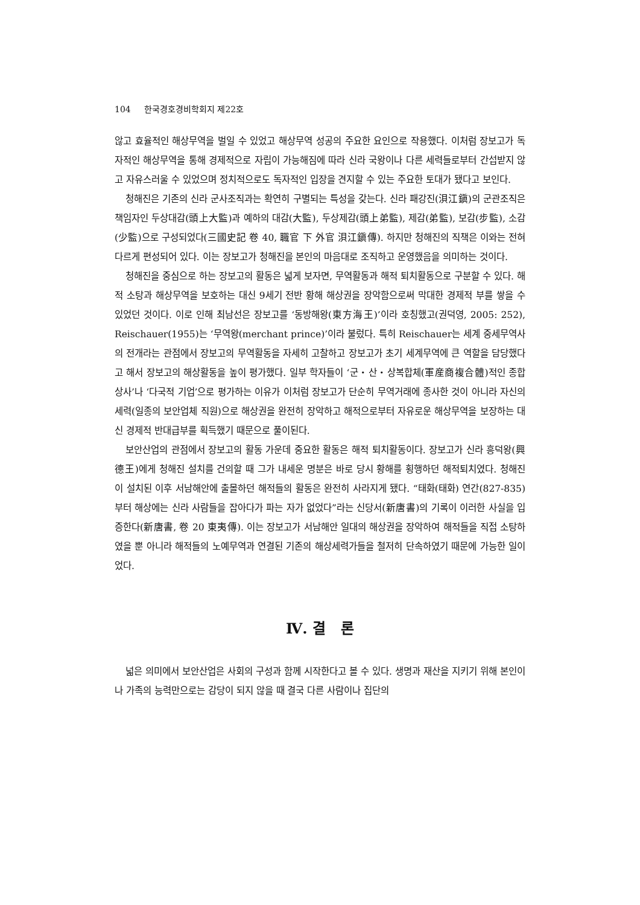104 한국경호경비학회지 제22호
않고 효율적인 해상무역을 벌일 수 있었고 해상무역 성공의 주요한 요인으로 작용했다. 이처럼 장보고가 독자적인 해상무역을 통해 경제적으로 자립이 가능해짐에 따라 신라 국왕이나 다른 세력들로부터 간섭받지 않고 자유스러울 수 있었으며 정치적으로도 독자적인 입장을 견지할 수 있는 주요한 토대가 됐다고 보인다.
청해진은 기존의 신라 군사조직과는 확연히 구별되는 특성을 갖는다. 신라 패강진(浿江鎭)의 군관조직은 책임자인 두상대감(頭上大監)과 예하의 대감(大監), 두상제감(頭上弟監), 제감(弟監), 보감(步監), 소감(少監)으로 구성되었다(三國史記 卷 40, 職官 下 外官 浿江鎭傳). 하지만 청해진의 직책은 이와는 전혀 다르게 편성되어 있다. 이는 장보고가 청해진을 본인의 마음대로 조직하고 운영했음을 의미하는 것이다.
청해진을 중심으로 하는 장보고의 활동은 넓게 보자면, 무역활동과 해적 퇴치활동으로 구분할 수 있다. 해적 소탕과 해상무역을 보호하는 대신 9세기 전반 황해 해상권을 장악함으로써 막대한 경제적 부를 쌓을 수 있었던 것이다. 이로 인해 최남선은 장보고를 ‘동방해왕(東方海王)’이라 호칭했고(권덕영, 2005: 252), Reischauer(1955)는 ‘무역왕(merchant prince)’이라 불렀다. 특히 Reischauer는 세계 중세무역사의 전개라는 관점에서 장보고의 무역활동을 자세히 고찰하고 장보고가 초기 세계무역에 큰 역할을 담당했다고 해서 장보고의 해상활동을 높이 평가했다. 일부 학자들이 ‘군・산・상복합체(軍産商複合體)적인 종합상사’나 ‘다국적 기업’으로 평가하는 이유가 이처럼 장보고가 단순히 무역거래에 종사한 것이 아니라 자신의 세력(일종의 보안업체 직원)으로 해상권을 완전히 장악하고 해적으로부터 자유로운 해상무역을 보장하는 대신 경제적 반대급부를 획득했기 때문으로 풀이된다.
보안산업의 관점에서 장보고의 활동 가운데 중요한 활동은 해적 퇴치활동이다. 장보고가 신라 흥덕왕(興德王)에게 청해진 설치를 건의할 때 그가 내세운 명분은 바로 당시 황해를 횡행하던 해적퇴치였다. 청해진이 설치된 이후 서남해안에 출몰하던 해적들의 활동은 완전히 사라지게 됐다. “태화(태화) 연간(827-835)부터 해상에는 신라 사람들을 잡아다가 파는 자가 없었다”라는 신당서(新唐書)의 기록이 이러한 사실을 입증한다(新唐書, 卷 20 東夷傳). 이는 장보고가 서남해안 일대의 해상권을 장악하여 해적들을 직접 소탕하였을 뿐 아니라 해적들의 노예무역과 연결된 기존의 해상세력가들을 철저히 단속하였기 때문에 가능한 일이었다.
Ⅳ. 결 론
넓은 의미에서 보안산업은 사회의 구성과 함께 시작한다고 볼 수 있다. 생명과 재산을 지키기 위해 본인이나 가족의 능력만으로는 감당이 되지 않을 때 결국 다른 사람이나 집단의